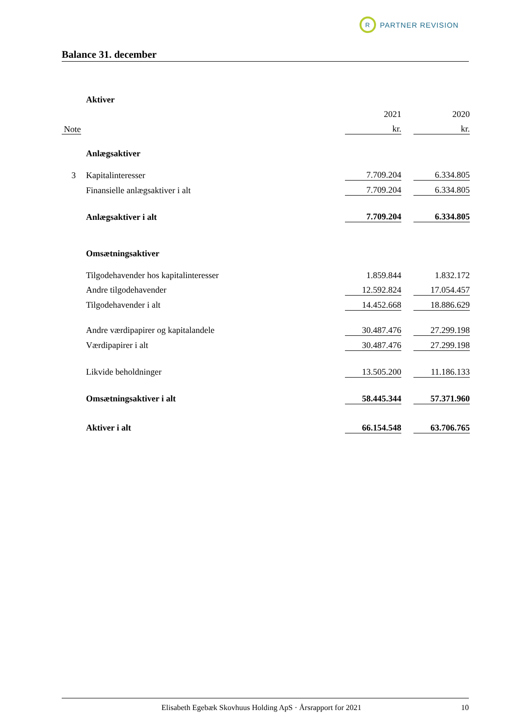R
PARTNER REVISION
Balance 31. december
| | Aktiver | | | |
| | | 2021 | | 2020 |
| Note | | kr. | | kr. |
| | Anlægsaktiver | | | |
| 3 | Kapitalinteresser | 7.709.204 | | 6.334.805 |
| | Finansielle anlægsaktiver i alt | 7.709.204 | | 6.334.805 |
| | Anlægsaktiver i alt | 7.709.204 | | 6.334.805 |
| | Omsætningsaktiver | | | |
| | Tilgodehavender hos kapitalinteresser | 1.859.844 | | 1.832.172 |
| | Andre tilgodehavender | 12.592.824 | | 17.054.457 |
| | Tilgodehavender i alt | 14.452.668 | | 18.886.629 |
| | Andre værdipapirer og kapitalandele | 30.487.476 | | 27.299.198 |
| | Værdipapirer i alt | 30.487.476 | | 27.299.198 |
| | Likvide beholdninger | 13.505.200 | | 11.186.133 |
| | Omsætningsaktiver i alt | 58.445.344 | | 57.371.960 |
| | Aktiver i alt | 66.154.548 | | 63.706.765 |
Elisabeth Egebæk Skovhuus Holding ApS · Årsrapport for 2021 10